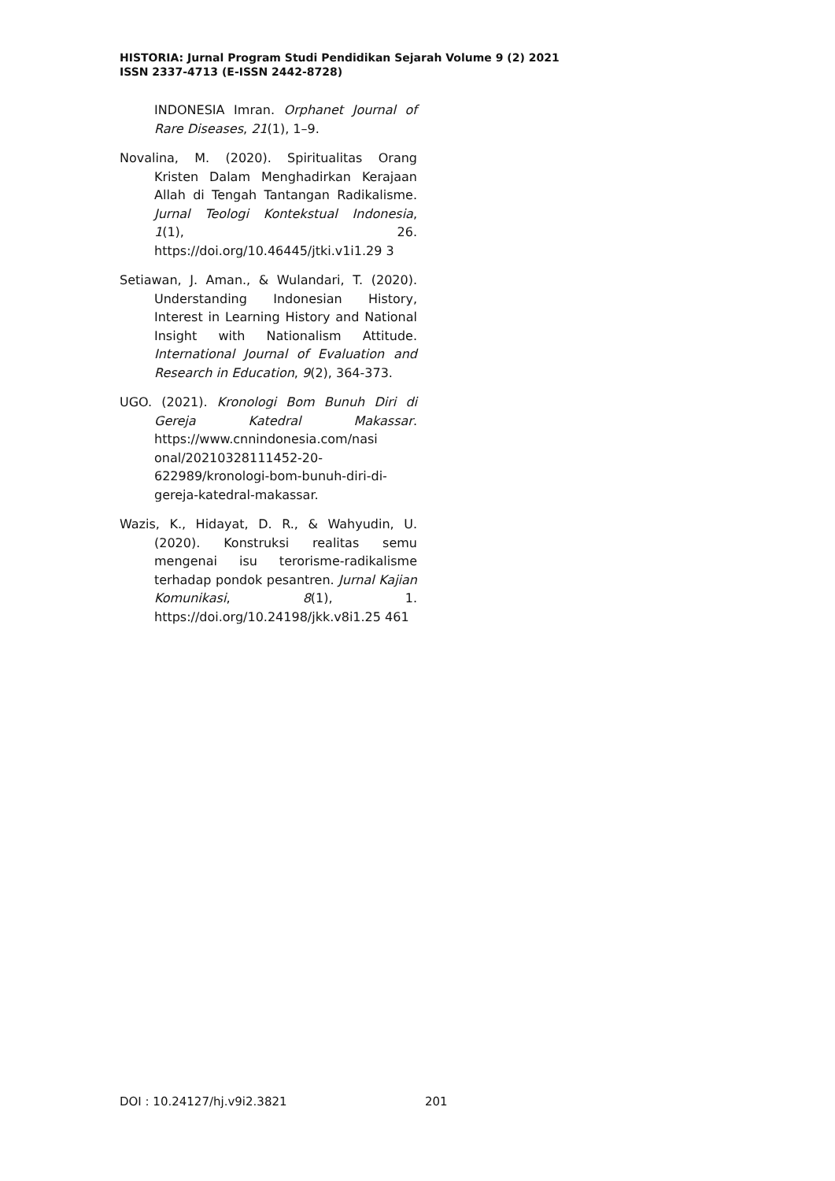HISTORIA: Jurnal Program Studi Pendidikan Sejarah Volume 9 (2) 2021
ISSN 2337-4713 (E-ISSN 2442-8728)
INDONESIA Imran. Orphanet Journal of Rare Diseases, 21(1), 1–9.
Novalina, M. (2020). Spiritualitas Orang Kristen Dalam Menghadirkan Kerajaan Allah di Tengah Tantangan Radikalisme. Jurnal Teologi Kontekstual Indonesia, 1(1), 26. https://doi.org/10.46445/jtki.v1i1.29 3
Setiawan, J. Aman., & Wulandari, T. (2020). Understanding Indonesian History, Interest in Learning History and National Insight with Nationalism Attitude. International Journal of Evaluation and Research in Education, 9(2), 364-373.
UGO. (2021). Kronologi Bom Bunuh Diri di Gereja Katedral Makassar. https://www.cnnindonesia.com/nasi onal/20210328111452-20-622989/kronologi-bom-bunuh-diri-di-gereja-katedral-makassar.
Wazis, K., Hidayat, D. R., & Wahyudin, U. (2020). Konstruksi realitas semu mengenai isu terorisme-radikalisme terhadap pondok pesantren. Jurnal Kajian Komunikasi, 8(1), 1. https://doi.org/10.24198/jkk.v8i1.25 461
DOI : 10.24127/hj.v9i2.3821 201